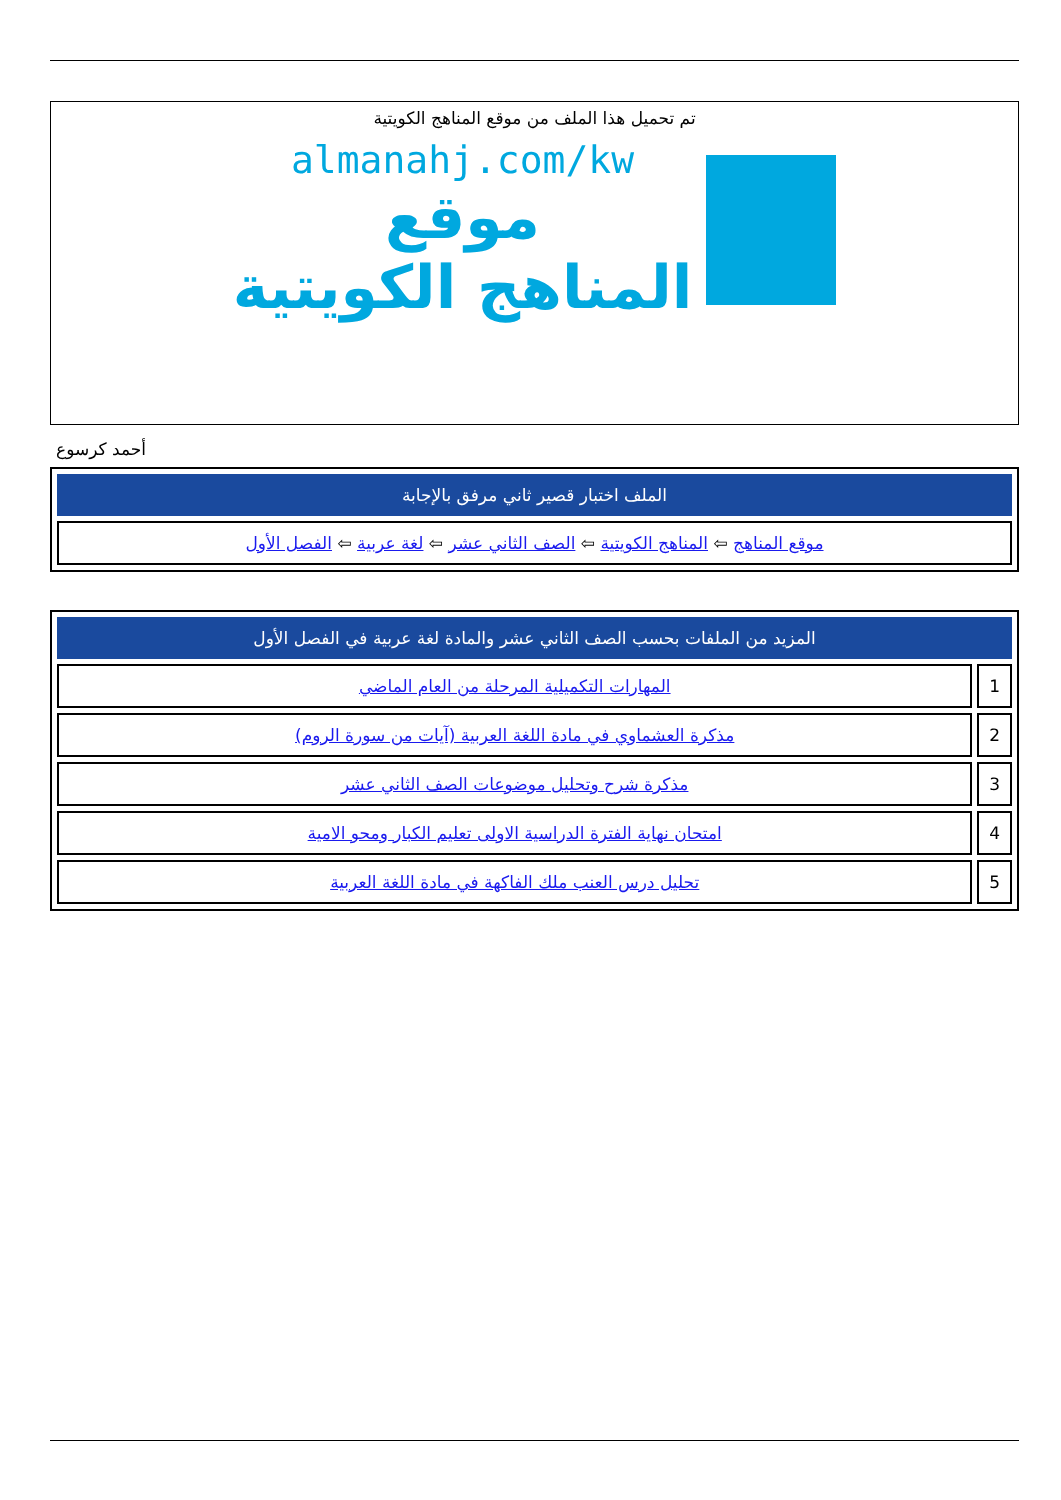تم تحميل هذا الملف من موقع المناهج الكويتية
almanahj.com/kw
موقع
المناهج الكويتية
أحمد كرسوع
| الملف اختبار قصير ثاني مرفق بالإجابة |
| --- |
| موقع المناهج ⇦ المناهج الكويتية ⇦ الصف الثاني عشر ⇦ لغة عربية ⇦ الفصل الأول |
| المزيد من الملفات بحسب الصف الثاني عشر والمادة لغة عربية في الفصل الأول | |
| --- | --- |
| 1 | المهارات التكميلية المرحلة من العام الماضي |
| 2 | مذكرة العشماوي في مادة اللغة العربية (آيات من سورة الروم) |
| 3 | مذكرة شرح وتحليل موضوعات الصف الثاني عشر |
| 4 | امتحان نهاية الفترة الدراسية الاولى تعليم الكبار ومحو الامية |
| 5 | تحليل درس العنب ملك الفاكهة في مادة اللغة العربية |